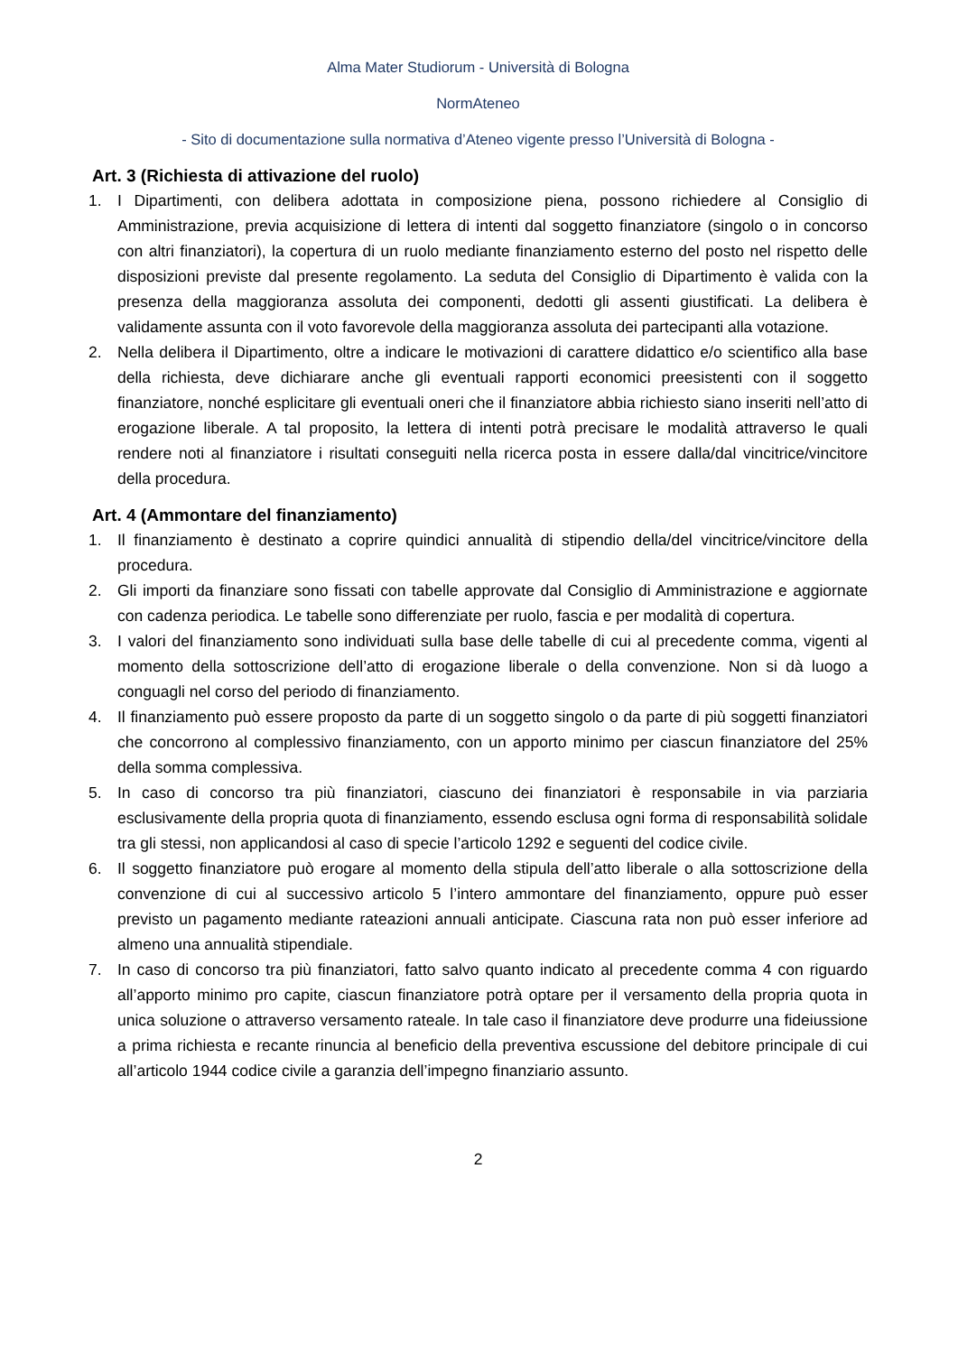Alma Mater Studiorum - Università di Bologna
NormAteneo
- Sito di documentazione sulla normativa d’Ateneo vigente presso l’Università di Bologna -
Art. 3 (Richiesta di attivazione del ruolo)
1. I Dipartimenti, con delibera adottata in composizione piena, possono richiedere al Consiglio di Amministrazione, previa acquisizione di lettera di intenti dal soggetto finanziatore (singolo o in concorso con altri finanziatori), la copertura di un ruolo mediante finanziamento esterno del posto nel rispetto delle disposizioni previste dal presente regolamento. La seduta del Consiglio di Dipartimento è valida con la presenza della maggioranza assoluta dei componenti, dedotti gli assenti giustificati. La delibera è validamente assunta con il voto favorevole della maggioranza assoluta dei partecipanti alla votazione.
2. Nella delibera il Dipartimento, oltre a indicare le motivazioni di carattere didattico e/o scientifico alla base della richiesta, deve dichiarare anche gli eventuali rapporti economici preesistenti con il soggetto finanziatore, nonché esplicitare gli eventuali oneri che il finanziatore abbia richiesto siano inseriti nell’atto di erogazione liberale. A tal proposito, la lettera di intenti potrà precisare le modalità attraverso le quali rendere noti al finanziatore i risultati conseguiti nella ricerca posta in essere dalla/dal vincitrice/vincitore della procedura.
Art. 4 (Ammontare del finanziamento)
1. Il finanziamento è destinato a coprire quindici annualità di stipendio della/del vincitrice/vincitore della procedura.
2. Gli importi da finanziare sono fissati con tabelle approvate dal Consiglio di Amministrazione e aggiornate con cadenza periodica. Le tabelle sono differenziate per ruolo, fascia e per modalità di copertura.
3. I valori del finanziamento sono individuati sulla base delle tabelle di cui al precedente comma, vigenti al momento della sottoscrizione dell’atto di erogazione liberale o della convenzione. Non si dà luogo a conguagli nel corso del periodo di finanziamento.
4. Il finanziamento può essere proposto da parte di un soggetto singolo o da parte di più soggetti finanziatori che concorrono al complessivo finanziamento, con un apporto minimo per ciascun finanziatore del 25% della somma complessiva.
5. In caso di concorso tra più finanziatori, ciascuno dei finanziatori è responsabile in via parziaria esclusivamente della propria quota di finanziamento, essendo esclusa ogni forma di responsabilità solidale tra gli stessi, non applicandosi al caso di specie l’articolo 1292 e seguenti del codice civile.
6. Il soggetto finanziatore può erogare al momento della stipula dell’atto liberale o alla sottoscrizione della convenzione di cui al successivo articolo 5 l’intero ammontare del finanziamento, oppure può esser previsto un pagamento mediante rateazioni annuali anticipate. Ciascuna rata non può esser inferiore ad almeno una annualità stipendiale.
7. In caso di concorso tra più finanziatori, fatto salvo quanto indicato al precedente comma 4 con riguardo all’apporto minimo pro capite, ciascun finanziatore potrà optare per il versamento della propria quota in unica soluzione o attraverso versamento rateale. In tale caso il finanziatore deve produrre una fideiussione a prima richiesta e recante rinuncia al beneficio della preventiva escussione del debitore principale di cui all’articolo 1944 codice civile a garanzia dell’impegno finanziario assunto.
2